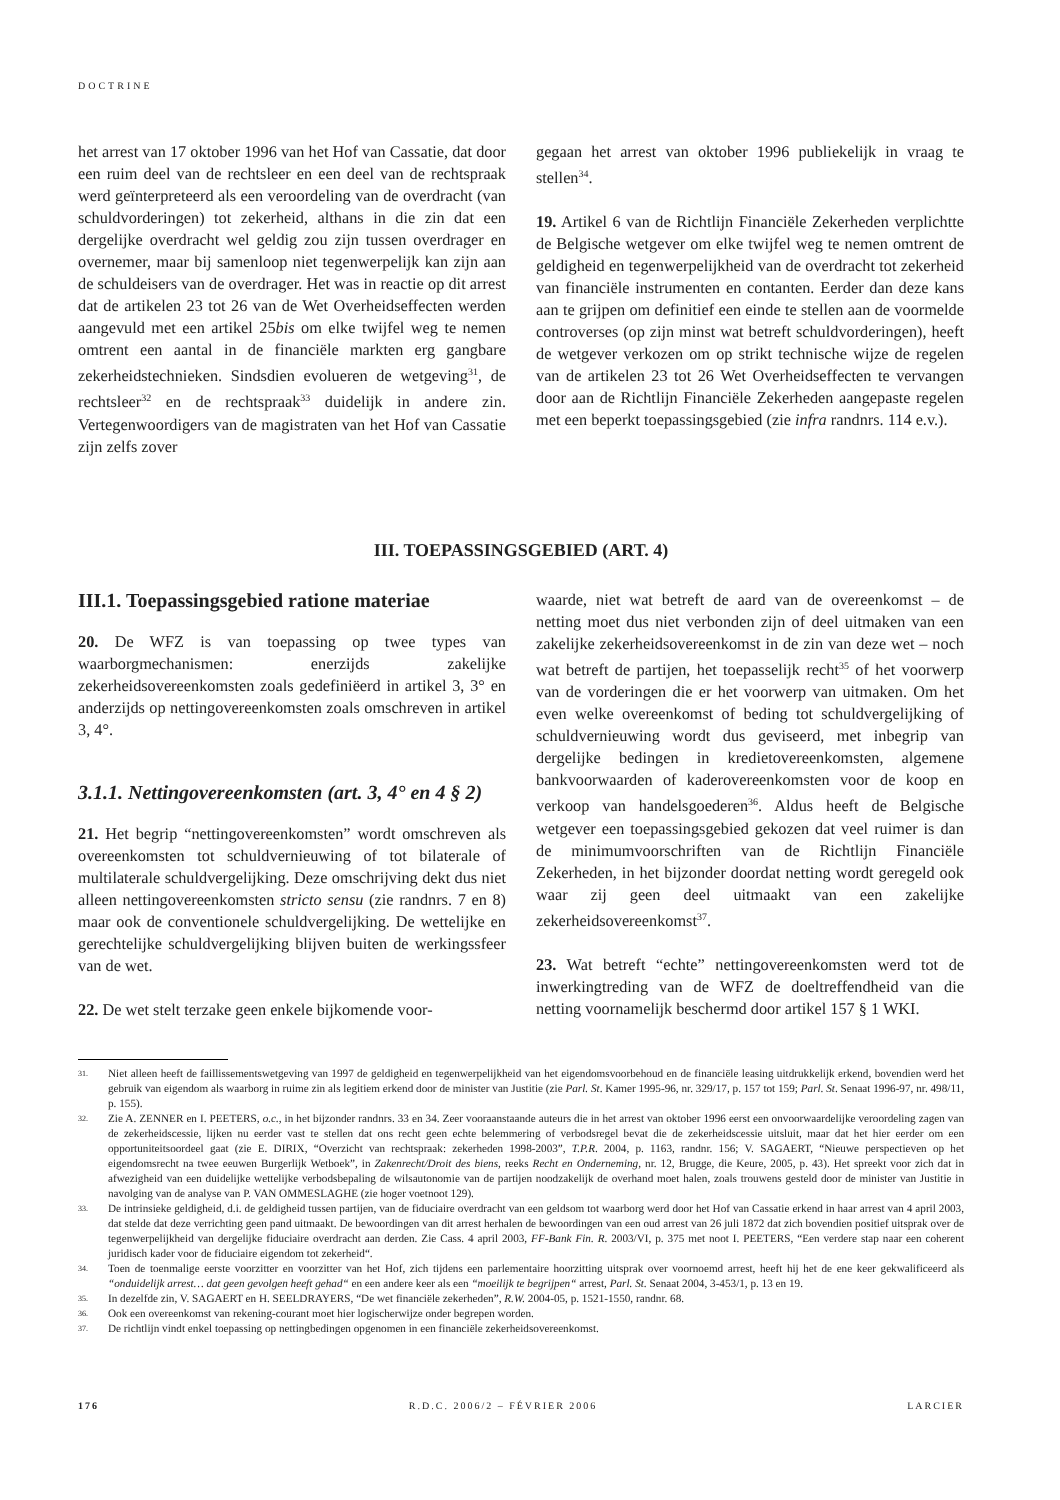DOCTRINE
het arrest van 17 oktober 1996 van het Hof van Cassatie, dat door een ruim deel van de rechtsleer en een deel van de rechtspraak werd geïnterpreteerd als een veroordeling van de overdracht (van schuldvorderingen) tot zekerheid, althans in die zin dat een dergelijke overdracht wel geldig zou zijn tussen overdrager en overnemer, maar bij samenloop niet tegenwerpelijk kan zijn aan de schuldeisers van de overdrager. Het was in reactie op dit arrest dat de artikelen 23 tot 26 van de Wet Overheidseffecten werden aangevuld met een artikel 25bis om elke twijfel weg te nemen omtrent een aantal in de financiële markten erg gangbare zekerheidstechnieken. Sindsdien evolueren de wetgeving<sup>31</sup>, de rechtsleer<sup>32</sup> en de rechtspraak<sup>33</sup> duidelijk in andere zin. Vertegenwoordigers van de magistraten van het Hof van Cassatie zijn zelfs zover
gegaan het arrest van oktober 1996 publiekelijk in vraag te stellen<sup>34</sup>.
19. Artikel 6 van de Richtlijn Financiële Zekerheden verplichtte de Belgische wetgever om elke twijfel weg te nemen omtrent de geldigheid en tegenwerpelijkheid van de overdracht tot zekerheid van financiële instrumenten en contanten. Eerder dan deze kans aan te grijpen om definitief een einde te stellen aan de voormelde controverses (op zijn minst wat betreft schuldvorderingen), heeft de wetgever verkozen om op strikt technische wijze de regelen van de artikelen 23 tot 26 Wet Overheidseffecten te vervangen door aan de Richtlijn Financiële Zekerheden aangepaste regelen met een beperkt toepassingsgebied (zie infra randnrs. 114 e.v.).
III. TOEPASSINGSGEBIED (ART. 4)
III.1. Toepassingsgebied ratione materiae
20. De WFZ is van toepassing op twee types van waarborgmechanismen: enerzijds zakelijke zekerheidsovereenkomsten zoals gedefiniëerd in artikel 3, 3° en anderzijds op nettingovereenkomsten zoals omschreven in artikel 3, 4°.
3.1.1. Nettingovereenkomsten (art. 3, 4° en 4 § 2)
21. Het begrip “nettingovereenkomsten” wordt omschreven als overeenkomsten tot schuldvernieuwing of tot bilaterale of multilaterale schuldvergelijking. Deze omschrijving dekt dus niet alleen nettingovereenkomsten stricto sensu (zie randnrs. 7 en 8) maar ook de conventionele schuldvergelijking. De wettelijke en gerechtelijke schuldvergelijking blijven buiten de werkingssfeer van de wet.
22. De wet stelt terzake geen enkele bijkomende voor-
waarde, niet wat betreft de aard van de overeenkomst – de netting moet dus niet verbonden zijn of deel uitmaken van een zakelijke zekerheidsovereenkomst in de zin van deze wet – noch wat betreft de partijen, het toepasselijk recht<sup>35</sup> of het voorwerp van de vorderingen die er het voorwerp van uitmaken. Om het even welke overeenkomst of beding tot schuldvergelijking of schuldvernieuwing wordt dus geviseerd, met inbegrip van dergelijke bedingen in kredietovereenkomsten, algemene bankvoorwaarden of kaderovereenkomsten voor de koop en verkoop van handelsgoederen<sup>36</sup>. Aldus heeft de Belgische wetgever een toepassingsgebied gekozen dat veel ruimer is dan de minimumvoorschriften van de Richtlijn Financiële Zekerheden, in het bijzonder doordat netting wordt geregeld ook waar zij geen deel uitmaakt van een zakelijke zekerheidsovereenkomst<sup>37</sup>.
23. Wat betreft “echte” nettingovereenkomsten werd tot de inwerkingtreding van de WFZ de doeltreffendheid van die netting voornamelijk beschermd door artikel 157 § 1 WKI.
31.
Niet alleen heeft de faillissementswetgeving van 1997 de geldigheid en tegenwerpelijkheid van het eigendomsvoorbehoud en de financiële leasing uitdrukkelijk erkend, bovendien werd het gebruik van eigendom als waarborg in ruime zin als legitiem erkend door de minister van Justitie (zie Parl. St. Kamer 1995-96, nr. 329/17, p. 157 tot 159; Parl. St. Senaat 1996-97, nr. 498/11, p. 155).
32.
Zie A. ZENNER en I. PEETERS, o.c., in het bijzonder randnrs. 33 en 34. Zeer vooraanstaande auteurs die in het arrest van oktober 1996 eerst een onvoorwaardelijke veroordeling zagen van de zekerheidscessie, lijken nu eerder vast te stellen dat ons recht geen echte belemmering of verbodsregel bevat die de zekerheidscessie uitsluit, maar dat het hier eerder om een opportuniteitsoordeel gaat (zie E. DIRIX, “Overzicht van rechtspraak: zekerheden 1998-2003”, T.P.R. 2004, p. 1163, randnr. 156; V. SAGAERT, “Nieuwe perspectieven op het eigendomsrecht na twee eeuwen Burgerlijk Wetboek”, in Zakenrecht/Droit des biens, reeks Recht en Onderneming, nr. 12, Brugge, die Keure, 2005, p. 43). Het spreekt voor zich dat in afwezigheid van een duidelijke wettelijke verbodsbepaling de wilsautonomie van de partijen noodzakelijk de overhand moet halen, zoals trouwens gesteld door de minister van Justitie in navolging van de analyse van P. VAN OMMESLAGHE (zie hoger voetnoot 129).
33.
De intrinsieke geldigheid, d.i. de geldigheid tussen partijen, van de fiduciaire overdracht van een geldsom tot waarborg werd door het Hof van Cassatie erkend in haar arrest van 4 april 2003, dat stelde dat deze verrichting geen pand uitmaakt. De bewoordingen van dit arrest herhalen de bewoordingen van een oud arrest van 26 juli 1872 dat zich bovendien positief uitsprak over de tegenwerpelijkheid van dergelijke fiduciaire overdracht aan derden. Zie Cass. 4 april 2003, FF-Bank Fin. R. 2003/VI, p. 375 met noot I. PEETERS, “Een verdere stap naar een coherent juridisch kader voor de fiduciaire eigendom tot zekerheid“.
34.
Toen de toenmalige eerste voorzitter en voorzitter van het Hof, zich tijdens een parlementaire hoorzitting uitsprak over voornoemd arrest, heeft hij het de ene keer gekwalificeerd als “onduidelijk arrest… dat geen gevolgen heeft gehad“ en een andere keer als een “moeilijk te begrijpen“ arrest, Parl. St. Senaat 2004, 3-453/1, p. 13 en 19.
35.
In dezelfde zin, V. SAGAERT en H. SEELDRAYERS, “De wet financiële zekerheden”, R.W. 2004-05, p. 1521-1550, randnr. 68.
36.
Ook een overeenkomst van rekening-courant moet hier logischerwijze onder begrepen worden.
37.
De richtlijn vindt enkel toepassing op nettingbedingen opgenomen in een financiële zekerheidsovereenkomst.
176 R.D.C. 2006/2 – FÉVRIER 2006 LARCIER